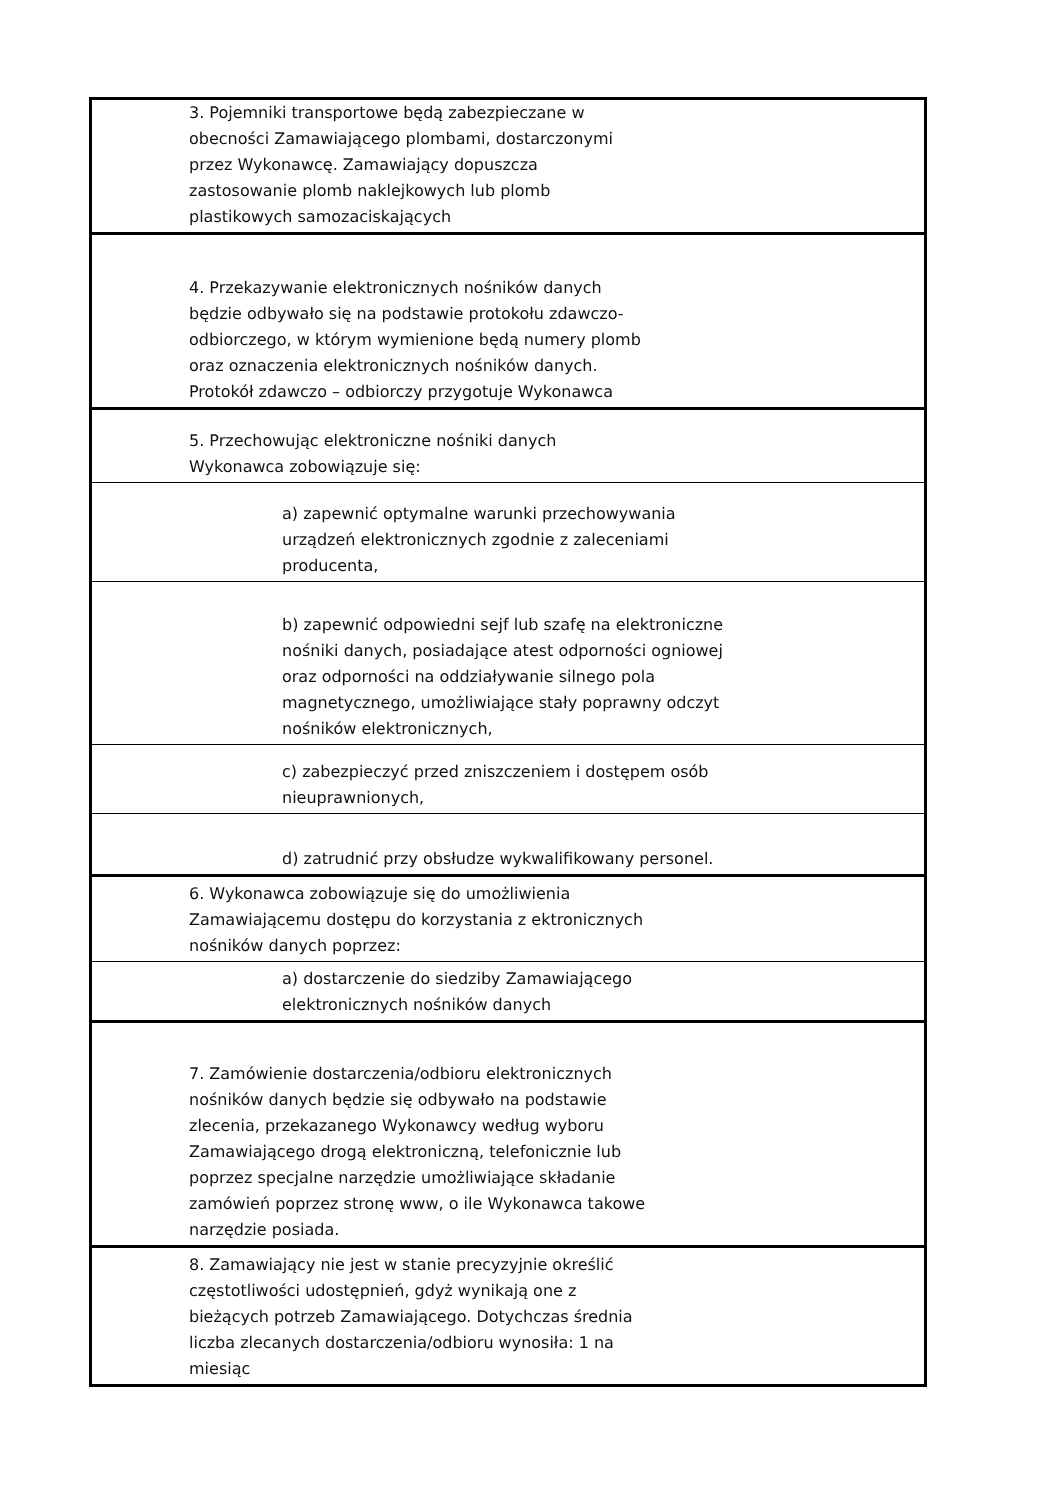| 3. Pojemniki transportowe będą zabezpieczane w obecności Zamawiającego plombami, dostarczonymi przez Wykonawcę. Zamawiający dopuszcza zastosowanie plomb naklejkowych lub plomb plastikowych samozaciskających |
| 4. Przekazywanie elektronicznych nośników danych będzie odbywało się na podstawie protokołu zdawczo-odbiorczego, w którym wymienione będą numery plomb oraz oznaczenia elektronicznych nośników danych. Protokół zdawczo – odbiorczy przygotuje Wykonawca |
| 5. Przechowując elektroniczne nośniki danych Wykonawca zobowiązuje się: |
| a) zapewnić optymalne warunki przechowywania urządzeń elektronicznych zgodnie z zaleceniami producenta, |
| b) zapewnić odpowiedni sejf lub szafę na elektroniczne nośniki danych, posiadające atest odporności ogniowej oraz odporności na oddziaływanie silnego pola magnetycznego, umożliwiające stały poprawny odczyt nośników elektronicznych, |
| c) zabezpieczyć przed zniszczeniem i dostępem osób nieuprawnionych, |
| d) zatrudnić przy obsłudze wykwalifikowany personel. |
| 6. Wykonawca zobowiązuje się do umożliwienia Zamawiającemu dostępu do korzystania z ektronicznych nośników danych poprzez: |
| a) dostarczenie do siedziby Zamawiającego elektronicznych nośników danych |
| 7. Zamówienie dostarczenia/odbioru elektronicznych nośników danych będzie się odbywało na podstawie zlecenia, przekazanego Wykonawcy według wyboru Zamawiającego drogą elektroniczną, telefonicznie lub poprzez specjalne narzędzie umożliwiające składanie zamówień poprzez stronę www, o ile Wykonawca takowe narzędzie posiada. |
| 8. Zamawiający nie jest w stanie precyzyjnie określić częstotliwości udostępnień, gdyż wynikają one z bieżących potrzeb Zamawiającego. Dotychczas średnia liczba zlecanych dostarczenia/odbioru wynosiła: 1 na miesiąc |